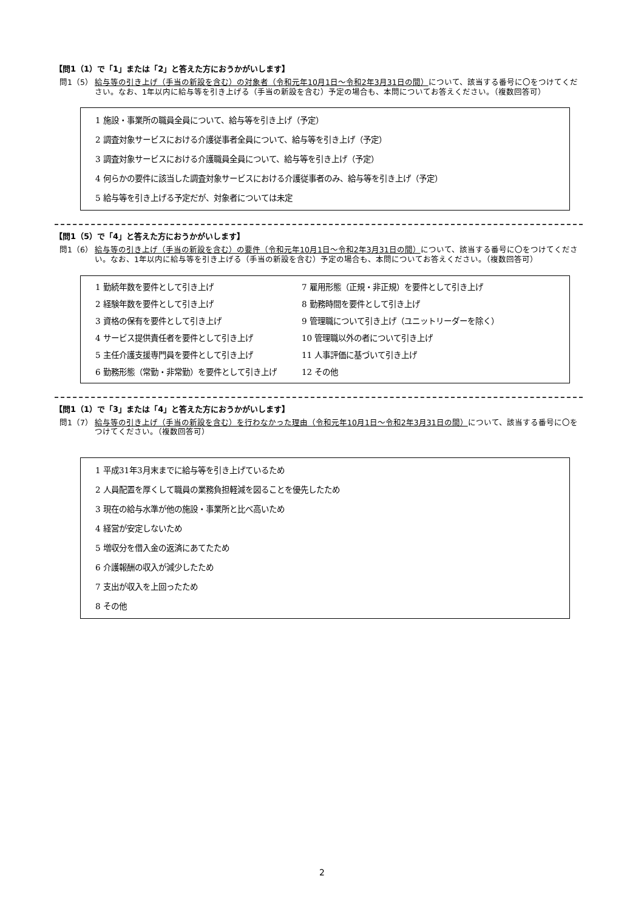【問1（1）で「1」または「2」と答えた方におうかがいします】
問1（5） 給与等の引き上げ（手当の新設を含む）の対象者（令和元年10月1日～令和2年3月31日の間）について、該当する番号に〇をつけてください。なお、1年以内に給与等を引き上げる（手当の新設を含む）予定の場合も、本問についてお答えください。（複数回答可）
1 施設・事業所の職員全員について、給与等を引き上げ（予定）
2 調査対象サービスにおける介護従事者全員について、給与等を引き上げ（予定）
3 調査対象サービスにおける介護職員全員について、給与等を引き上げ（予定）
4 何らかの要件に該当した調査対象サービスにおける介護従事者のみ、給与等を引き上げ（予定）
5 給与等を引き上げる予定だが、対象者については未定
【問1（5）で「4」と答えた方におうかがいします】
問1（6） 給与等の引き上げ（手当の新設を含む）の要件（令和元年10月1日～令和2年3月31日の間）について、該当する番号に〇をつけてください。なお、1年以内に給与等を引き上げる（手当の新設を含む）予定の場合も、本問についてお答えください。（複数回答可）
1 勤続年数を要件として引き上げ
7 雇用形態（正規・非正規）を要件として引き上げ
2 経験年数を要件として引き上げ
8 勤務時間を要件として引き上げ
3 資格の保有を要件として引き上げ
9 管理職について引き上げ（ユニットリーダーを除く）
4 サービス提供責任者を要件として引き上げ
10 管理職以外の者について引き上げ
5 主任介護支援専門員を要件として引き上げ
11 人事評価に基づいて引き上げ
6 勤務形態（常勤・非常勤）を要件として引き上げ
12 その他
【問1（1）で「3」または「4」と答えた方におうかがいします】
問1（7） 給与等の引き上げ（手当の新設を含む）を行わなかった理由（令和元年10月1日～令和2年3月31日の間）について、該当する番号に〇をつけてください。（複数回答可）
1 平成31年3月末までに給与等を引き上げているため
2 人員配置を厚くして職員の業務負担軽減を図ることを優先したため
3 現在の給与水準が他の施設・事業所と比べ高いため
4 経営が安定しないため
5 増収分を借入金の返済にあてたため
6 介護報酬の収入が減少したため
7 支出が収入を上回ったため
8 その他
2